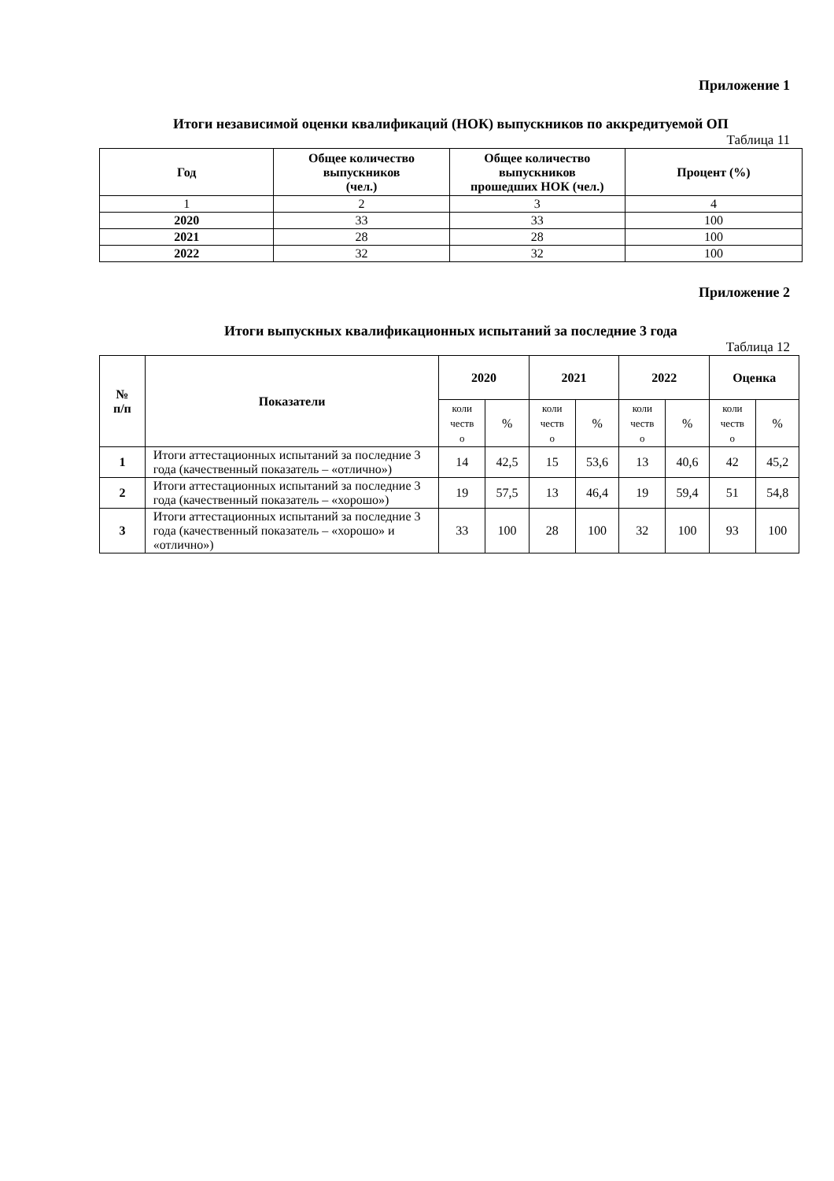Приложение 1
Итоги независимой оценки квалификаций (НОК) выпускников по аккредитуемой ОП
Таблица 11
| Год | Общее количество выпускников (чел.) | Общее количество выпускников прошедших НОК (чел.) | Процент (%) |
| --- | --- | --- | --- |
| 1 | 2 | 3 | 4 |
| 2020 | 33 | 33 | 100 |
| 2021 | 28 | 28 | 100 |
| 2022 | 32 | 32 | 100 |
Приложение 2
Итоги выпускных квалификационных испытаний за последние 3 года
Таблица 12
| № п/п | Показатели | 2020 | | 2021 | | 2022 | | Оценка | |
| --- | --- | --- | --- | --- | --- | --- | --- | --- | --- |
| | | коли честв о | % | коли честв о | % | коли честв о | % | коли честв о | % |
| 1 | Итоги аттестационных испытаний за последние 3 года (качественный показатель – «отлично») | 14 | 42,5 | 15 | 53,6 | 13 | 40,6 | 42 | 45,2 |
| 2 | Итоги аттестационных испытаний за последние 3 года (качественный показатель – «хорошо») | 19 | 57,5 | 13 | 46,4 | 19 | 59,4 | 51 | 54,8 |
| 3 | Итоги аттестационных испытаний за последние 3 года (качественный показатель – «хорошо» и «отлично») | 33 | 100 | 28 | 100 | 32 | 100 | 93 | 100 |